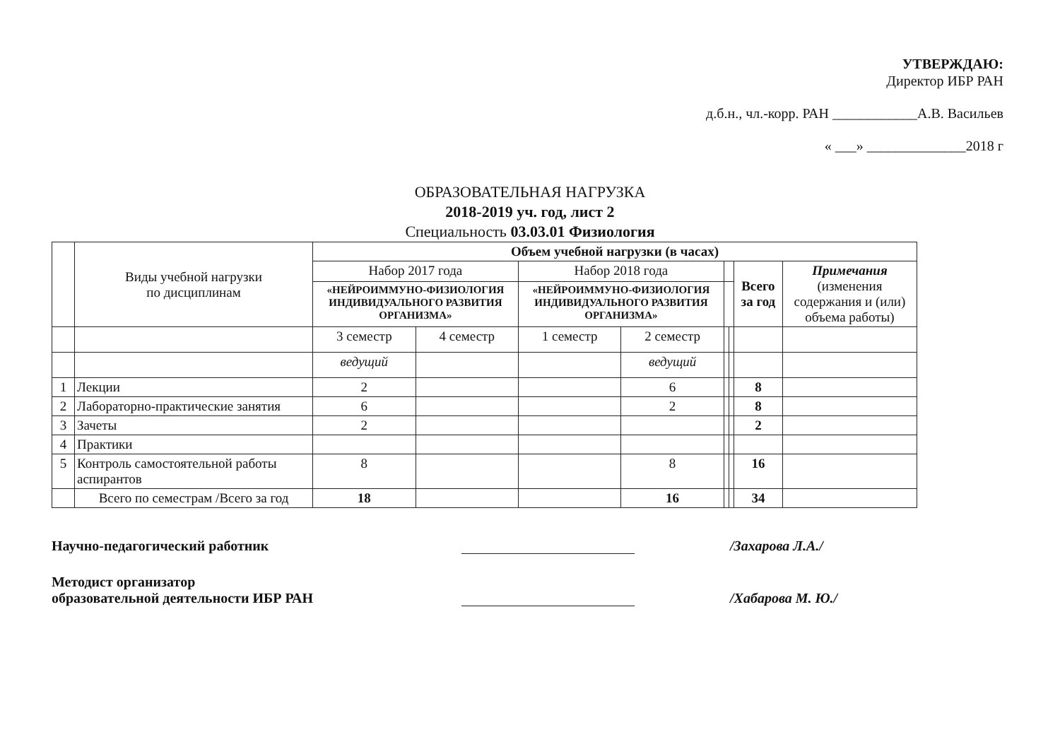УТВЕРЖДАЮ:
Директор ИБР РАН
д.б.н., чл.-корр. РАН ____________А.В. Васильев
« ___» ______________2018 г
ОБРАЗОВАТЕЛЬНАЯ НАГРУЗКА
2018-2019 уч. год, лист 2
Специальность 03.03.01 Физиология
| | Виды учебной нагрузки по дисциплинам | Объем учебной нагрузки (в часах) | | | | | | | |
| | | Набор 2017 года | | Набор 2018 года | | | | Всего за год | Примечания (изменения содержания и (или) объема работы) |
| | | «НЕЙРОИММУНО-ФИЗИОЛОГИЯ ИНДИВИДУАЛЬНОГО РАЗВИТИЯ ОРГАНИЗМА» | | «НЕЙРОИММУНО-ФИЗИОЛОГИЯ ИНДИВИДУАЛЬНОГО РАЗВИТИЯ ОРГАНИЗМА» | | | | | |
| | | 3 семестр | 4 семестр | 1 семестр | 2 семестр | | | | |
| | | ведущий | | | ведущий | | | | |
| 1 | Лекции | 2 | | | 6 | | | 8 | |
| 2 | Лабораторно-практические занятия | 6 | | | 2 | | | 8 | |
| 3 | Зачеты | 2 | | | | | | 2 | |
| 4 | Практики | | | | | | | | |
| 5 | Контроль самостоятельной работы аспирантов | 8 | | | 8 | | | 16 | |
| | Всего по семестрам /Всего за год | 18 | | | 16 | | | 34 | |
Научно-педагогический работник
/Захарова Л.А./
Методист организатор
образовательной деятельности ИБР РАН
/Хабарова М. Ю./